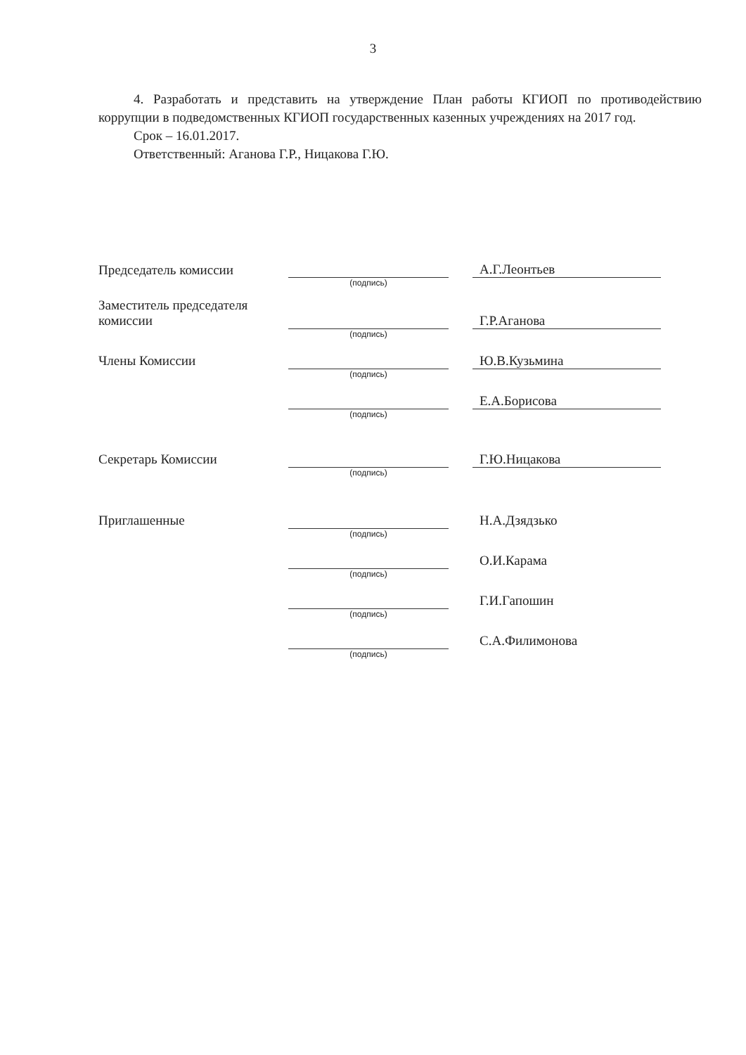3
4. Разработать и представить на утверждение План работы КГИОП по противодействию коррупции в подведомственных КГИОП государственных казенных учреждениях на 2017 год.
Срок – 16.01.2017.
Ответственный: Аганова Г.Р., Ницакова Г.Ю.
| Председатель комиссии | | | А.Г.Леонтьев |
| | (подпись) | | |
| Заместитель председателя комиссии | | | Г.Р.Аганова |
| | (подпись) | | |
| Члены Комиссии | | | Ю.В.Кузьмина |
| | (подпись) | | |
| | | | Е.А.Борисова |
| | (подпись) | | |
| Секретарь Комиссии | | | Г.Ю.Ницакова |
| | (подпись) | | |
| Приглашенные | | | Н.А.Дзядзько |
| | (подпись) | | |
| | | | О.И.Карама |
| | (подпись) | | |
| | | | Г.И.Гапошин |
| | (подпись) | | |
| | | | С.А.Филимонова |
| | (подпись) | | |